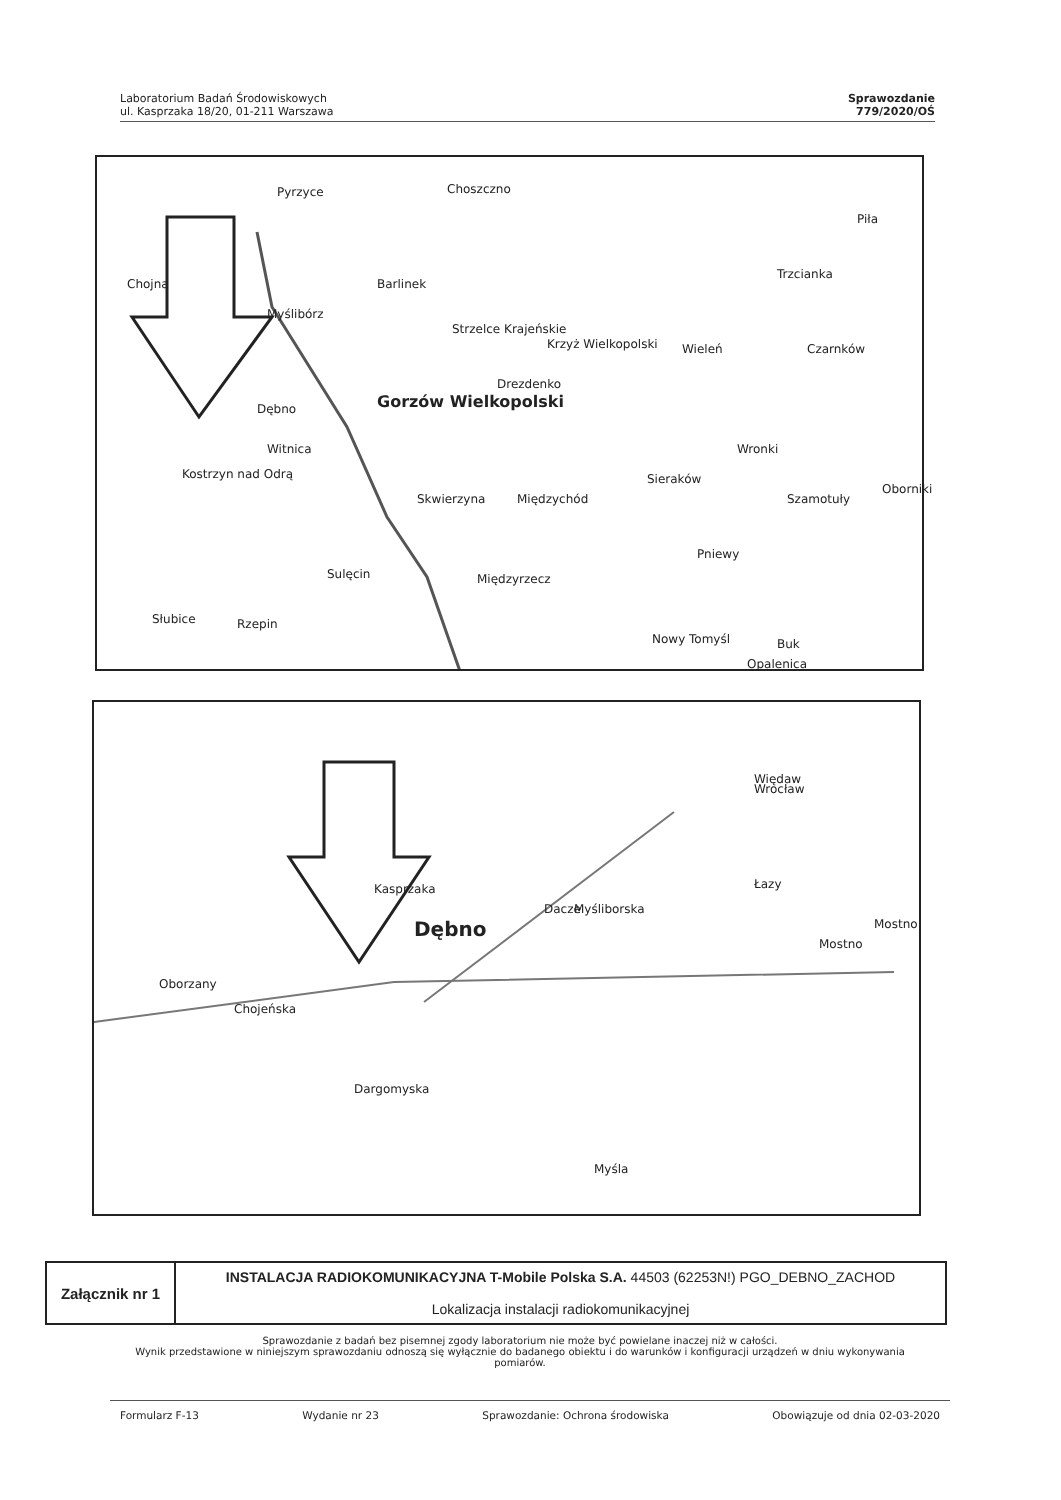Laboratorium Badań Środowiskowych
ul. Kasprzaka 18/20, 01-211 Warszawa
Sprawozdanie
779/2020/OŚ
Pyrzyce Choszczno
Piła
Chojna Barlinek
Trzcianka
Myślibórz
Strzelce Krajeńskie
Krzyż Wielkopolski Wieleń Czarnków
Drezdenko
Dębno Gorzów Wielkopolski
Witnica Wronki
Kostrzyn nad Odrą Sieraków
Oborniki
Skwierzyna Międzychód Szamotuły
Pniewy
Sulęcin Międzyrzecz
Słubice Rzepin
Nowy Tomyśl Buk
Opalenica
Więdaw
Wrocław
Kasprzaka Łazy
Mostno
Dacze Myśliborska
Dębno
Mostno
Oborzany
Chojeńska
Dargomyska
Myśla
| Załącznik nr 1 | INSTALACJA RADIOKOMUNIKACYJNA T-Mobile Polska S.A. 44503 (62253N!) PGO_DEBNO_ZACHOD Lokalizacja instalacji radiokomunikacyjnej |
Sprawozdanie z badań bez pisemnej zgody laboratorium nie może być powielane inaczej niż w całości.
Wynik przedstawione w niniejszym sprawozdaniu odnoszą się wyłącznie do badanego obiektu i do warunków i konfiguracji urządzeń w dniu wykonywania pomiarów.
Formularz F-13 Wydanie nr 23 Sprawozdanie: Ochrona środowiska Obowiązuje od dnia 02-03-2020